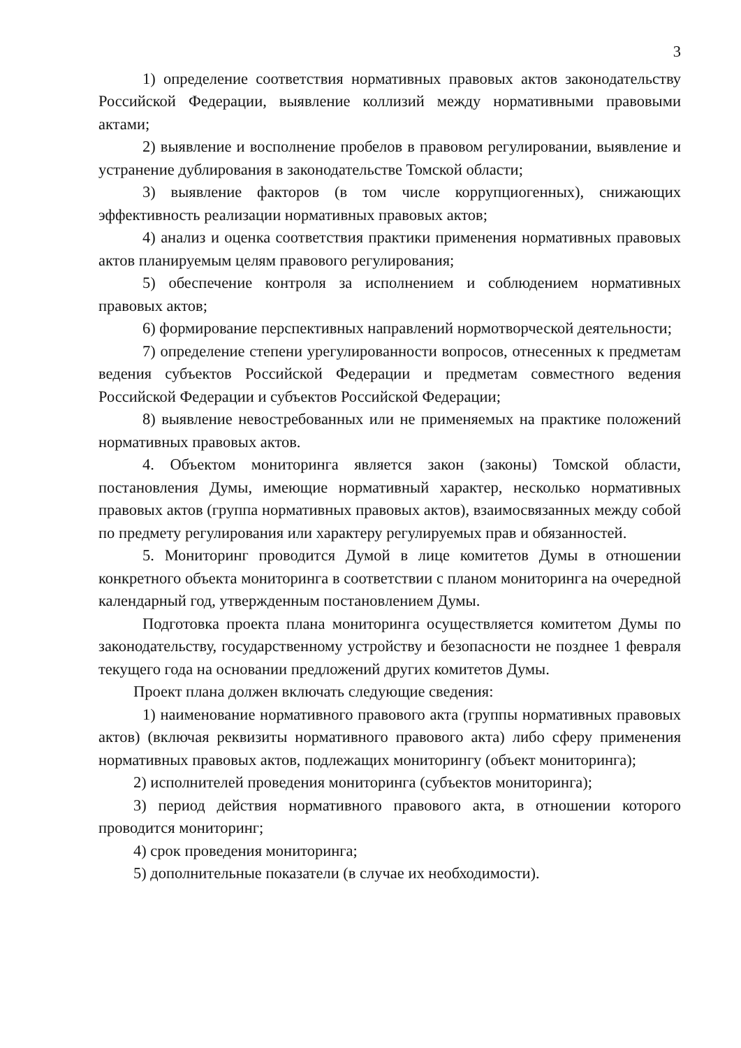3
1) определение соответствия нормативных правовых актов законодательству Российской Федерации, выявление коллизий между нормативными правовыми актами;
2) выявление и восполнение пробелов в правовом регулировании, выявление и устранение дублирования в законодательстве Томской области;
3) выявление факторов (в том числе коррупциогенных), снижающих эффективность реализации нормативных правовых актов;
4) анализ и оценка соответствия практики применения нормативных правовых актов планируемым целям правового регулирования;
5) обеспечение контроля за исполнением и соблюдением нормативных правовых актов;
6) формирование перспективных направлений нормотворческой деятельности;
7) определение степени урегулированности вопросов, отнесенных к предметам ведения субъектов Российской Федерации и предметам совместного ведения Российской Федерации и субъектов Российской Федерации;
8) выявление невостребованных или не применяемых на практике положений нормативных правовых актов.
4. Объектом мониторинга является закон (законы) Томской области, постановления Думы, имеющие нормативный характер, несколько нормативных правовых актов (группа нормативных правовых актов), взаимосвязанных между собой по предмету регулирования или характеру регулируемых прав и обязанностей.
5. Мониторинг проводится Думой в лице комитетов Думы в отношении конкретного объекта мониторинга в соответствии с планом мониторинга на очередной календарный год, утвержденным постановлением Думы.
Подготовка проекта плана мониторинга осуществляется комитетом Думы по законодательству, государственному устройству и безопасности не позднее 1 февраля текущего года на основании предложений других комитетов Думы.
Проект плана должен включать следующие сведения:
1) наименование нормативного правового акта (группы нормативных правовых актов) (включая реквизиты нормативного правового акта) либо сферу применения нормативных правовых актов, подлежащих мониторингу (объект мониторинга);
2) исполнителей проведения мониторинга (субъектов мониторинга);
3) период действия нормативного правового акта, в отношении которого проводится мониторинг;
4) срок проведения мониторинга;
5) дополнительные показатели (в случае их необходимости).